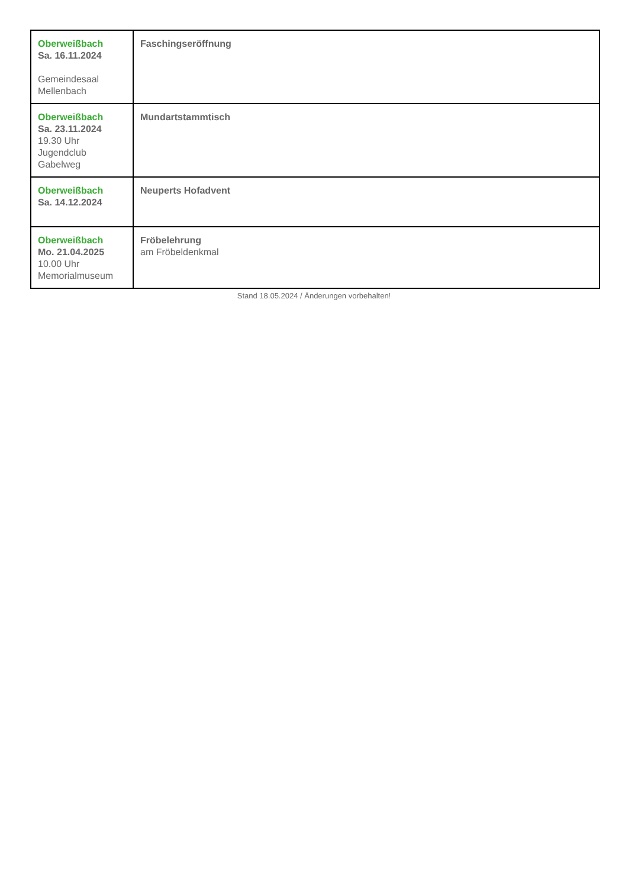| Oberweißbach Sa. 16.11.2024 Gemeindesaal Mellenbach | Faschingseröffnung |
| Oberweißbach Sa. 23.11.2024 19.30 Uhr Jugendclub Gabelweg | Mundartstammtisch |
| Oberweißbach Sa. 14.12.2024 | Neuperts Hofadvent |
| Oberweißbach Mo. 21.04.2025 10.00 Uhr Memorialmuseum | Fröbelehrung am Fröbeldenkmal |
Stand 18.05.2024 / Änderungen vorbehalten!